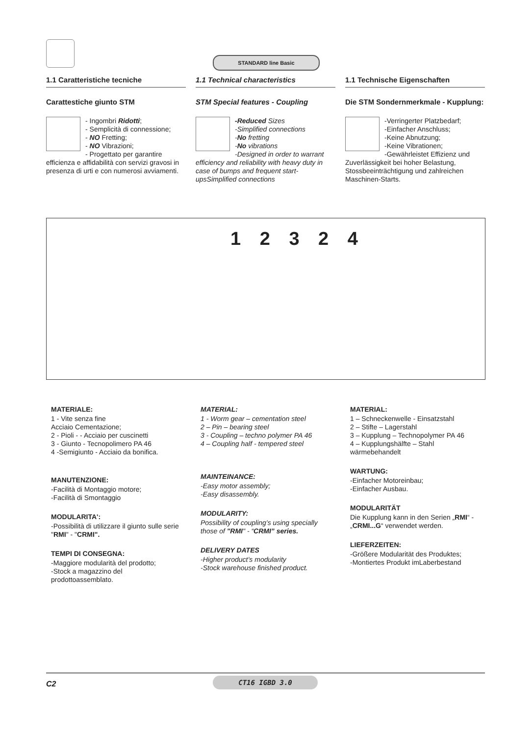STANDARD line Basic
1.1 Caratteristiche tecniche
Carattestiche giunto STM
- Ingombri Ridotti;
- Semplicità di connessione;
- NO Fretting;
- NO Vibrazioni;
- Progettato per garantire efficienza e affidabilità con servizi gravosi in presenza di urti e con numerosi avviamenti.
1.1 Technical characteristics
STM Special features - Coupling
-Reduced Sizes
-Simplified connections
-No fretting
-No vibrations
-Designed in order to warrant efficiency and reliability with heavy duty in case of bumps and frequent start-upsSimplified connections
1.1 Technische Eigenschaften
Die STM Sondernmerkmale - Kupplung:
-Verringerter Platzbedarf;
-Einfacher Anschluss;
-Keine Abnutzung;
-Keine Vibrationen;
-Gewährleistet Effizienz und Zuverlässigkeit bei hoher Belastung, Stossbeeinträchtigung und zahlreichen Maschinen-Starts.
1 2 3 2 4
MATERIALE:
1 - Vite senza fine
Acciaio Cementazione;
2 - Pioli - - Acciaio per cuscinetti
3 - Giunto - Tecnopolimero PA 46
4 -Semigiunto - Acciaio da bonifica.
MANUTENZIONE:
-Facilità di Montaggio motore;
-Facilità di Smontaggio
MODULARITA':
-Possibilità di utilizzare il giunto sulle serie "RMI" - "CRMI".
TEMPI DI CONSEGNA:
-Maggiore modularità del prodotto;
-Stock a magazzino del prodottoassemblato.
MATERIAL:
1 - Worm gear – cementation steel
2 – Pin – bearing steel
3 - Coupling – techno polymer PA 46
4 – Coupling half - tempered steel
MAINTEINANCE:
-Easy motor assembly;
-Easy disassembly.
MODULARITY:
Possibility of coupling’s using specially those of "RMI" - “CRMI” series.
DELIVERY DATES
-Higher product’s modularity
-Stock warehouse finished product.
MATERIAL:
1 – Schneckenwelle - Einsatzstahl
2 – Stifte – Lagerstahl
3 – Kupplung – Technopolymer PA 46
4 – Kupplungshälfte – Stahl wärmebehandelt
WARTUNG:
-Einfacher Motoreinbau;
-Einfacher Ausbau.
MODULARITÄT
Die Kupplung kann in den Serien „RMI“ - „CRMI...G“ verwendet werden.
LIEFERZEITEN:
-Größere Modularität des Produktes;
-Montiertes Produkt imLaberbestand
C2 CT16 IGBD 3.0